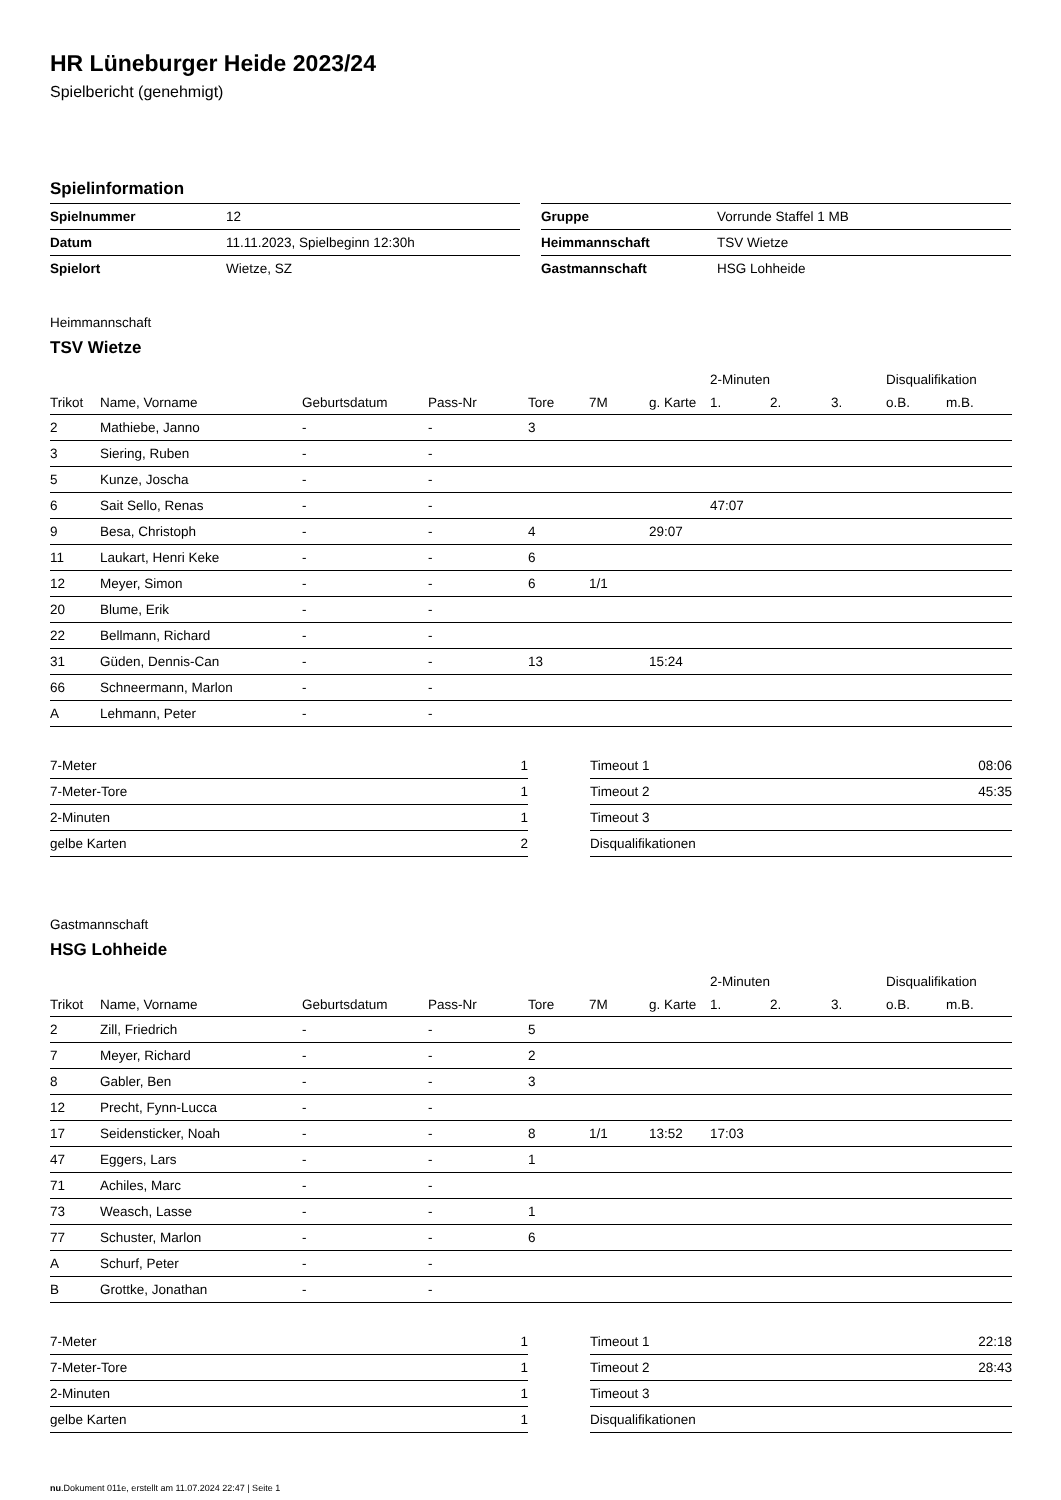HR Lüneburger Heide 2023/24
Spielbericht (genehmigt)
Spielinformation
| Spielnummer | 12 |
| Datum | 11.11.2023, Spielbeginn 12:30h |
| Spielort | Wietze, SZ |
| Gruppe | Vorrunde Staffel 1 MB |
| Heimmannschaft | TSV Wietze |
| Gastmannschaft | HSG Lohheide |
Heimmannschaft
TSV Wietze
| | | | | | | | 2-Minuten | | | Disqualifikation | |
| --- | --- | --- | --- | --- | --- | --- | --- | --- | --- | --- | --- |
| Trikot | Name, Vorname | Geburtsdatum | Pass-Nr | Tore | 7M | g. Karte | 1. | 2. | 3. | o.B. | m.B. |
| 2 | Mathiebe, Janno | - | - | 3 | | | | | | | |
| 3 | Siering, Ruben | - | - | | | | | | | | |
| 5 | Kunze, Joscha | - | - | | | | | | | | |
| 6 | Sait Sello, Renas | - | - | | | | 47:07 | | | | |
| 9 | Besa, Christoph | - | - | 4 | | 29:07 | | | | | |
| 11 | Laukart, Henri Keke | - | - | 6 | | | | | | | |
| 12 | Meyer, Simon | - | - | 6 | 1/1 | | | | | | |
| 20 | Blume, Erik | - | - | | | | | | | | |
| 22 | Bellmann, Richard | - | - | | | | | | | | |
| 31 | Güden, Dennis-Can | - | - | 13 | | 15:24 | | | | | |
| 66 | Schneermann, Marlon | - | - | | | | | | | | |
| A | Lehmann, Peter | - | - | | | | | | | | |
| 7-Meter | 1 |
| 7-Meter-Tore | 1 |
| 2-Minuten | 1 |
| gelbe Karten | 2 |
| Timeout 1 | 08:06 |
| Timeout 2 | 45:35 |
| Timeout 3 | |
| Disqualifikationen | |
Gastmannschaft
HSG Lohheide
| | | | | | | | 2-Minuten | | | Disqualifikation | |
| --- | --- | --- | --- | --- | --- | --- | --- | --- | --- | --- | --- |
| Trikot | Name, Vorname | Geburtsdatum | Pass-Nr | Tore | 7M | g. Karte | 1. | 2. | 3. | o.B. | m.B. |
| 2 | Zill, Friedrich | - | - | 5 | | | | | | | |
| 7 | Meyer, Richard | - | - | 2 | | | | | | | |
| 8 | Gabler, Ben | - | - | 3 | | | | | | | |
| 12 | Precht, Fynn-Lucca | - | - | | | | | | | | |
| 17 | Seidensticker, Noah | - | - | 8 | 1/1 | 13:52 | 17:03 | | | | |
| 47 | Eggers, Lars | - | - | 1 | | | | | | | |
| 71 | Achiles, Marc | - | - | | | | | | | | |
| 73 | Weasch, Lasse | - | - | 1 | | | | | | | |
| 77 | Schuster, Marlon | - | - | 6 | | | | | | | |
| A | Schurf, Peter | - | - | | | | | | | | |
| B | Grottke, Jonathan | - | - | | | | | | | | |
| 7-Meter | 1 |
| 7-Meter-Tore | 1 |
| 2-Minuten | 1 |
| gelbe Karten | 1 |
| Timeout 1 | 22:18 |
| Timeout 2 | 28:43 |
| Timeout 3 | |
| Disqualifikationen | |
nu.Dokument 011e, erstellt am 11.07.2024 22:47 | Seite 1